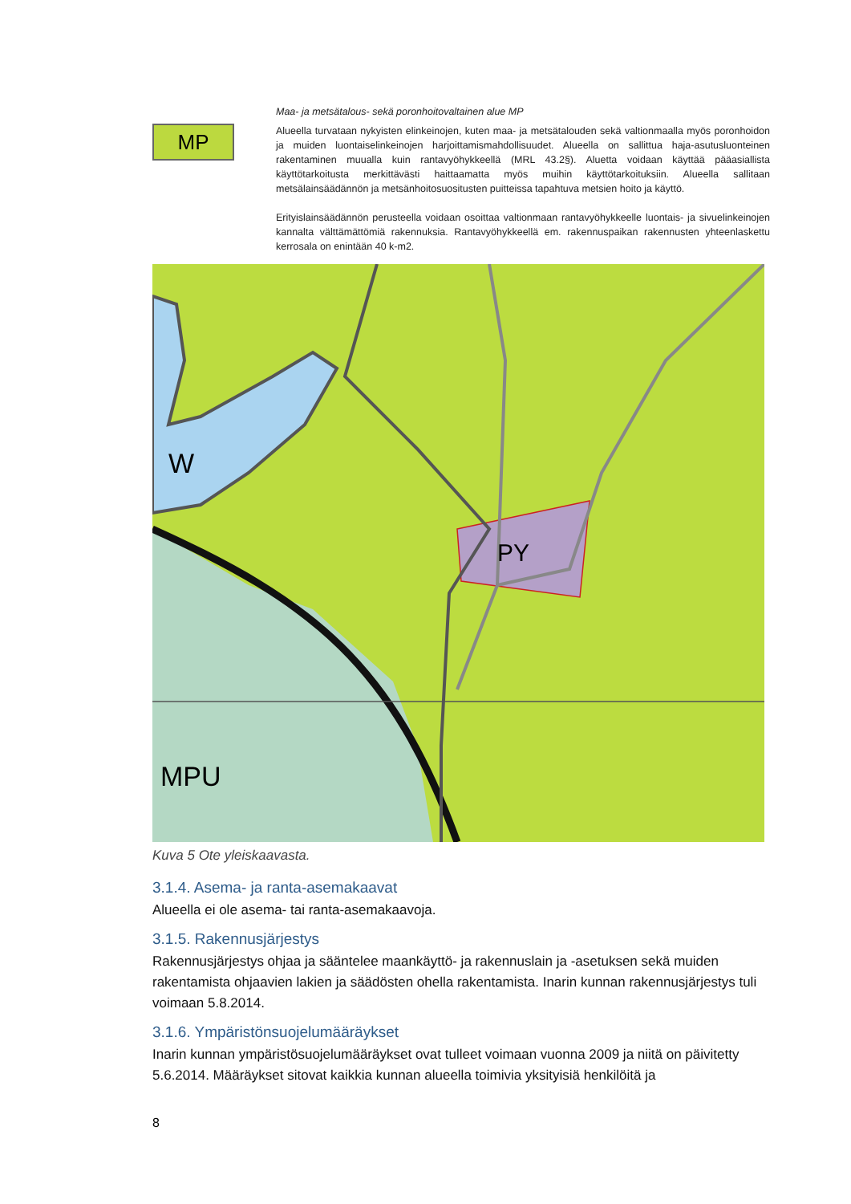MP
Maa- ja metsätalous- sekä poronhoitovaltainen alue MP
Alueella turvataan nykyisten elinkeinojen, kuten maa- ja metsätalouden sekä valtionmaalla myös poronhoidon ja muiden luontaiselinkeinojen harjoittamismahdollisuudet. Alueella on sallittua haja-asutusluonteinen rakentaminen muualla kuin rantavyöhykkeellä (MRL 43.2§). Aluetta voidaan käyttää pääasiallista käyttötarkoitusta merkittävästi haittaamatta myös muihin käyttötarkoituksiin. Alueella sallitaan metsälainsäädännön ja metsänhoitosuositusten puitteissa tapahtuva metsien hoito ja käyttö.
Erityislainsäädännön perusteella voidaan osoittaa valtionmaan rantavyöhykkeelle luontais- ja sivuelinkeinojen kannalta välttämättömiä rakennuksia. Rantavyöhykkeellä em. rakennuspaikan rakennusten yhteenlaskettu kerrosala on enintään 40 k-m2.
PY
W
MPU
Kuva 5 Ote yleiskaavasta.
3.1.4. Asema- ja ranta-asemakaavat
Alueella ei ole asema- tai ranta-asemakaavoja.
3.1.5. Rakennusjärjestys
Rakennusjärjestys ohjaa ja sääntelee maankäyttö- ja rakennuslain ja -asetuksen sekä muiden rakentamista ohjaavien lakien ja säädösten ohella rakentamista. Inarin kunnan rakennusjärjestys tuli voimaan 5.8.2014.
3.1.6. Ympäristönsuojelumääräykset
Inarin kunnan ympäristösuojelumääräykset ovat tulleet voimaan vuonna 2009 ja niitä on päivitetty 5.6.2014. Määräykset sitovat kaikkia kunnan alueella toimivia yksityisiä henkilöitä ja
8